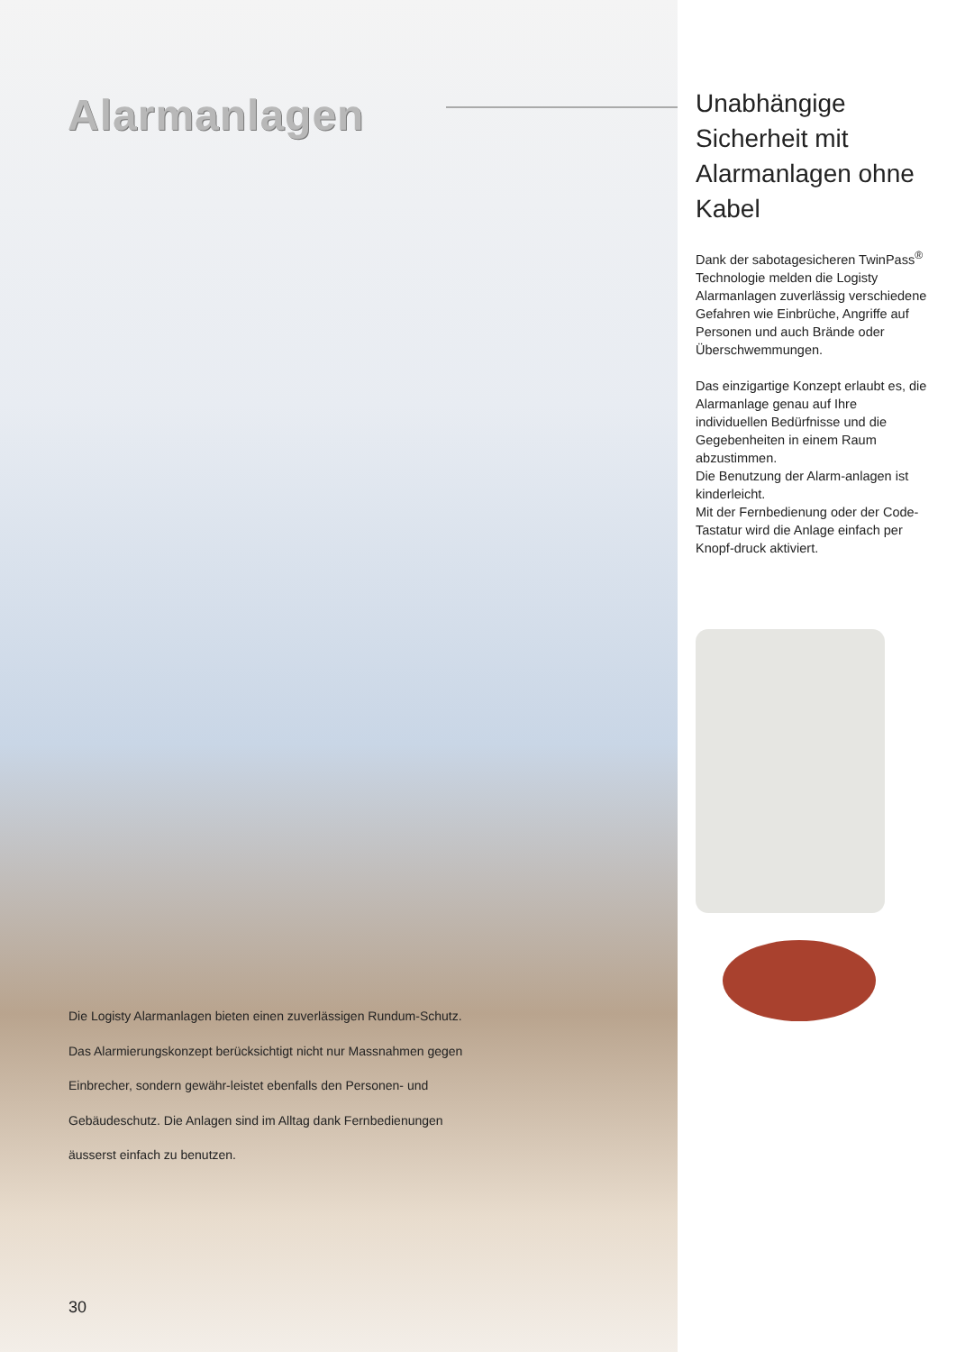Alarmanlagen
Die Logisty Alarmanlagen bieten einen zuverlässigen Rundum-Schutz. Das Alarmierungskonzept berücksichtigt nicht nur Massnahmen gegen Einbrecher, sondern gewähr-leistet ebenfalls den Personen- und Gebäudeschutz. Die Anlagen sind im Alltag dank Fernbedienungen äusserst einfach zu benutzen.
30
Unabhängige Sicherheit mit Alarmanlagen ohne Kabel
Dank der sabotagesicheren TwinPass<sup>®</sup> Technologie melden die Logisty Alarmanlagen zuverlässig verschiedene Gefahren wie Einbrüche, Angriffe auf Personen und auch Brände oder Überschwemmungen.
Das einzigartige Konzept erlaubt es, die Alarmanlage genau auf Ihre individuellen Bedürfnisse und die Gegebenheiten in einem Raum abzustimmen.
Die Benutzung der Alarm-anlagen ist kinderleicht.
Mit der Fernbedienung oder der Code-Tastatur wird die Anlage einfach per Knopf-druck aktiviert.